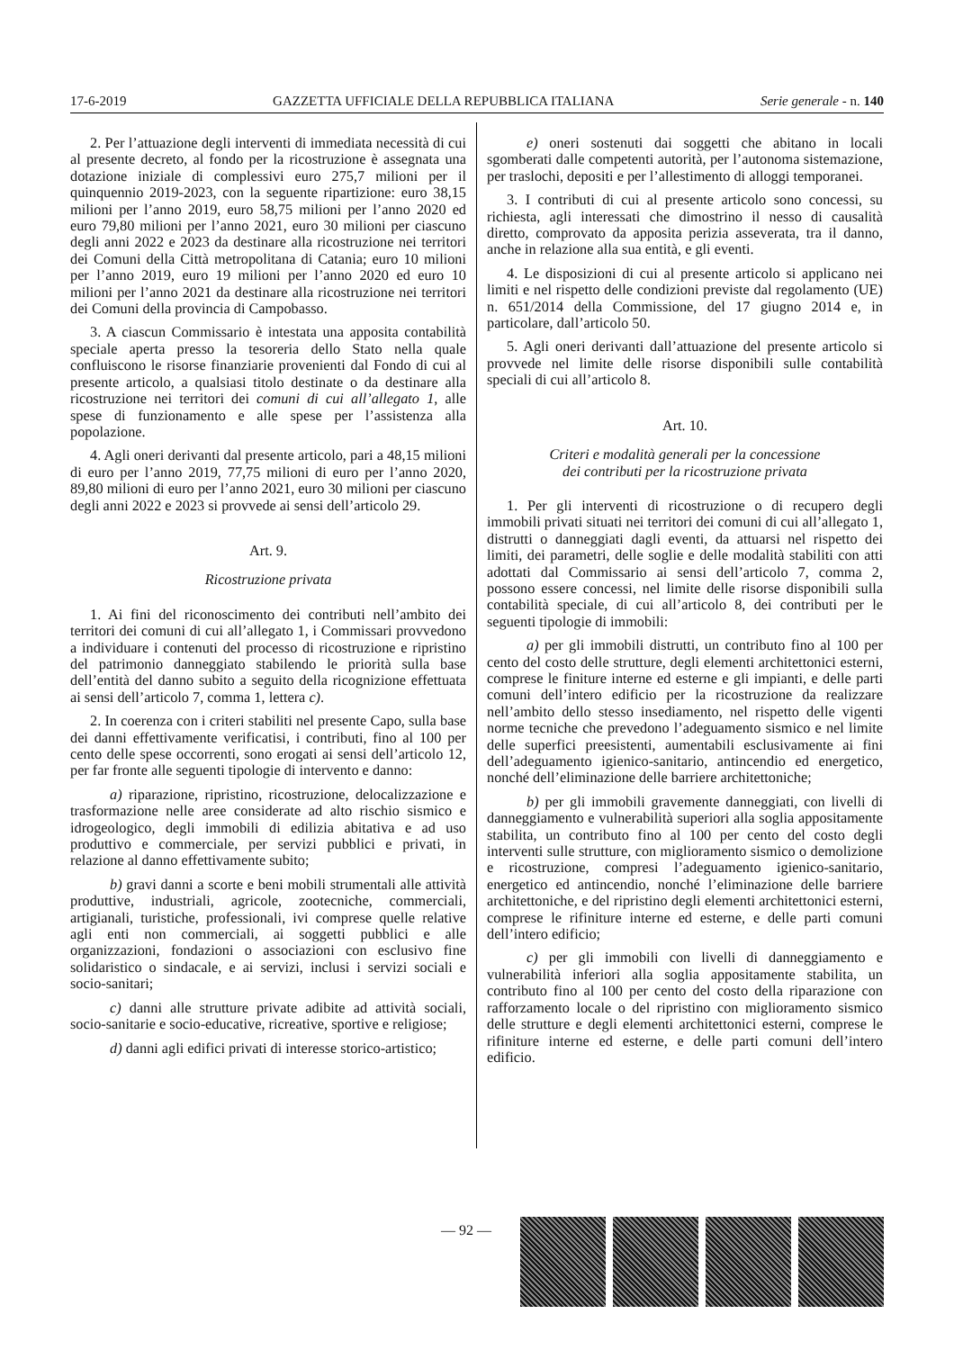17-6-2019 GAZZETTA UFFICIALE DELLA REPUBBLICA ITALIANA Serie generale - n. 140
2. Per l’attuazione degli interventi di immediata necessità di cui al presente decreto, al fondo per la ricostruzione è assegnata una dotazione iniziale di complessivi euro 275,7 milioni per il quinquennio 2019-2023, con la seguente ripartizione: euro 38,15 milioni per l’anno 2019, euro 58,75 milioni per l’anno 2020 ed euro 79,80 milioni per l’anno 2021, euro 30 milioni per ciascuno degli anni 2022 e 2023 da destinare alla ricostruzione nei territori dei Comuni della Città metropolitana di Catania; euro 10 milioni per l’anno 2019, euro 19 milioni per l’anno 2020 ed euro 10 milioni per l’anno 2021 da destinare alla ricostruzione nei territori dei Comuni della provincia di Campobasso.
3. A ciascun Commissario è intestata una apposita contabilità speciale aperta presso la tesoreria dello Stato nella quale confluiscono le risorse finanziarie provenienti dal Fondo di cui al presente articolo, a qualsiasi titolo destinate o da destinare alla ricostruzione nei territori dei comuni di cui all’allegato 1, alle spese di funzionamento e alle spese per l’assistenza alla popolazione.
4. Agli oneri derivanti dal presente articolo, pari a 48,15 milioni di euro per l’anno 2019, 77,75 milioni di euro per l’anno 2020, 89,80 milioni di euro per l’anno 2021, euro 30 milioni per ciascuno degli anni 2022 e 2023 si provvede ai sensi dell’articolo 29.
Art. 9.
Ricostruzione privata
1. Ai fini del riconoscimento dei contributi nell’ambito dei territori dei comuni di cui all’allegato 1, i Commissari provvedono a individuare i contenuti del processo di ricostruzione e ripristino del patrimonio danneggiato stabilendo le priorità sulla base dell’entità del danno subito a seguito della ricognizione effettuata ai sensi dell’articolo 7, comma 1, lettera c).
2. In coerenza con i criteri stabiliti nel presente Capo, sulla base dei danni effettivamente verificatisi, i contributi, fino al 100 per cento delle spese occorrenti, sono erogati ai sensi dell’articolo 12, per far fronte alle seguenti tipologie di intervento e danno:
a) riparazione, ripristino, ricostruzione, delocalizzazione e trasformazione nelle aree considerate ad alto rischio sismico e idrogeologico, degli immobili di edilizia abitativa e ad uso produttivo e commerciale, per servizi pubblici e privati, in relazione al danno effettivamente subito;
b) gravi danni a scorte e beni mobili strumentali alle attività produttive, industriali, agricole, zootecniche, commerciali, artigianali, turistiche, professionali, ivi comprese quelle relative agli enti non commerciali, ai soggetti pubblici e alle organizzazioni, fondazioni o associazioni con esclusivo fine solidaristico o sindacale, e ai servizi, inclusi i servizi sociali e socio-sanitari;
c) danni alle strutture private adibite ad attività sociali, socio-sanitarie e socio-educative, ricreative, sportive e religiose;
d) danni agli edifici privati di interesse storico-artistico;
e) oneri sostenuti dai soggetti che abitano in locali sgomberati dalle competenti autorità, per l’autonoma sistemazione, per traslochi, depositi e per l’allestimento di alloggi temporanei.
3. I contributi di cui al presente articolo sono concessi, su richiesta, agli interessati che dimostrino il nesso di causalità diretto, comprovato da apposita perizia asseverata, tra il danno, anche in relazione alla sua entità, e gli eventi.
4. Le disposizioni di cui al presente articolo si applicano nei limiti e nel rispetto delle condizioni previste dal regolamento (UE) n. 651/2014 della Commissione, del 17 giugno 2014 e, in particolare, dall’articolo 50.
5. Agli oneri derivanti dall’attuazione del presente articolo si provvede nel limite delle risorse disponibili sulle contabilità speciali di cui all’articolo 8.
Art. 10.
Criteri e modalità generali per la concessione
dei contributi per la ricostruzione privata
1. Per gli interventi di ricostruzione o di recupero degli immobili privati situati nei territori dei comuni di cui all’allegato 1, distrutti o danneggiati dagli eventi, da attuarsi nel rispetto dei limiti, dei parametri, delle soglie e delle modalità stabiliti con atti adottati dal Commissario ai sensi dell’articolo 7, comma 2, possono essere concessi, nel limite delle risorse disponibili sulla contabilità speciale, di cui all’articolo 8, dei contributi per le seguenti tipologie di immobili:
a) per gli immobili distrutti, un contributo fino al 100 per cento del costo delle strutture, degli elementi architettonici esterni, comprese le finiture interne ed esterne e gli impianti, e delle parti comuni dell’intero edificio per la ricostruzione da realizzare nell’ambito dello stesso insediamento, nel rispetto delle vigenti norme tecniche che prevedono l’adeguamento sismico e nel limite delle superfici preesistenti, aumentabili esclusivamente ai fini dell’adeguamento igienico-sanitario, antincendio ed energetico, nonché dell’eliminazione delle barriere architettoniche;
b) per gli immobili gravemente danneggiati, con livelli di danneggiamento e vulnerabilità superiori alla soglia appositamente stabilita, un contributo fino al 100 per cento del costo degli interventi sulle strutture, con miglioramento sismico o demolizione e ricostruzione, compresi l’adeguamento igienico-sanitario, energetico ed antincendio, nonché l’eliminazione delle barriere architettoniche, e del ripristino degli elementi architettonici esterni, comprese le rifiniture interne ed esterne, e delle parti comuni dell’intero edificio;
c) per gli immobili con livelli di danneggiamento e vulnerabilità inferiori alla soglia appositamente stabilita, un contributo fino al 100 per cento del costo della riparazione con rafforzamento locale o del ripristino con miglioramento sismico delle strutture e degli elementi architettonici esterni, comprese le rifiniture interne ed esterne, e delle parti comuni dell’intero edificio.
— 92 —